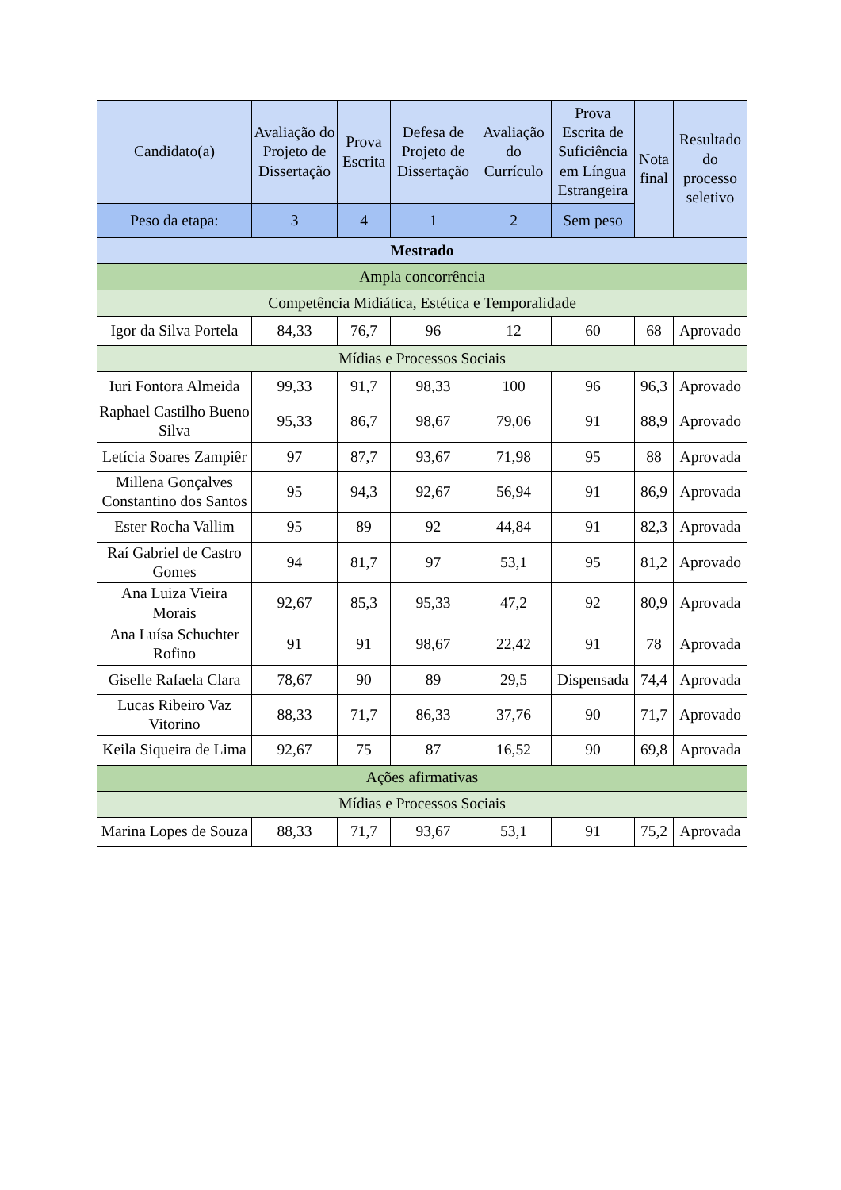| Candidato(a) | Avaliação do Projeto de Dissertação | Prova Escrita | Defesa de Projeto de Dissertação | Avaliação do Currículo | Prova Escrita de Suficiência em Língua Estrangeira | Nota final | Resultado do processo seletivo |
| --- | --- | --- | --- | --- | --- | --- | --- |
| Peso da etapa: | 3 | 4 | 1 | 2 | Sem peso | | |
| Mestrado | | | | | | | |
| Ampla concorrência | | | | | | | |
| Competência Midiática, Estética e Temporalidade | | | | | | | |
| Igor da Silva Portela | 84,33 | 76,7 | 96 | 12 | 60 | 68 | Aprovado |
| Mídias e Processos Sociais | | | | | | | |
| Iuri Fontora Almeida | 99,33 | 91,7 | 98,33 | 100 | 96 | 96,3 | Aprovado |
| Raphael Castilho Bueno Silva | 95,33 | 86,7 | 98,67 | 79,06 | 91 | 88,9 | Aprovado |
| Letícia Soares Zampiêr | 97 | 87,7 | 93,67 | 71,98 | 95 | 88 | Aprovada |
| Millena Gonçalves Constantino dos Santos | 95 | 94,3 | 92,67 | 56,94 | 91 | 86,9 | Aprovada |
| Ester Rocha Vallim | 95 | 89 | 92 | 44,84 | 91 | 82,3 | Aprovada |
| Raí Gabriel de Castro Gomes | 94 | 81,7 | 97 | 53,1 | 95 | 81,2 | Aprovado |
| Ana Luiza Vieira Morais | 92,67 | 85,3 | 95,33 | 47,2 | 92 | 80,9 | Aprovada |
| Ana Luísa Schuchter Rofino | 91 | 91 | 98,67 | 22,42 | 91 | 78 | Aprovada |
| Giselle Rafaela Clara | 78,67 | 90 | 89 | 29,5 | Dispensada | 74,4 | Aprovada |
| Lucas Ribeiro Vaz Vitorino | 88,33 | 71,7 | 86,33 | 37,76 | 90 | 71,7 | Aprovado |
| Keila Siqueira de Lima | 92,67 | 75 | 87 | 16,52 | 90 | 69,8 | Aprovada |
| Ações afirmativas | | | | | | | |
| Mídias e Processos Sociais | | | | | | | |
| Marina Lopes de Souza | 88,33 | 71,7 | 93,67 | 53,1 | 91 | 75,2 | Aprovada |